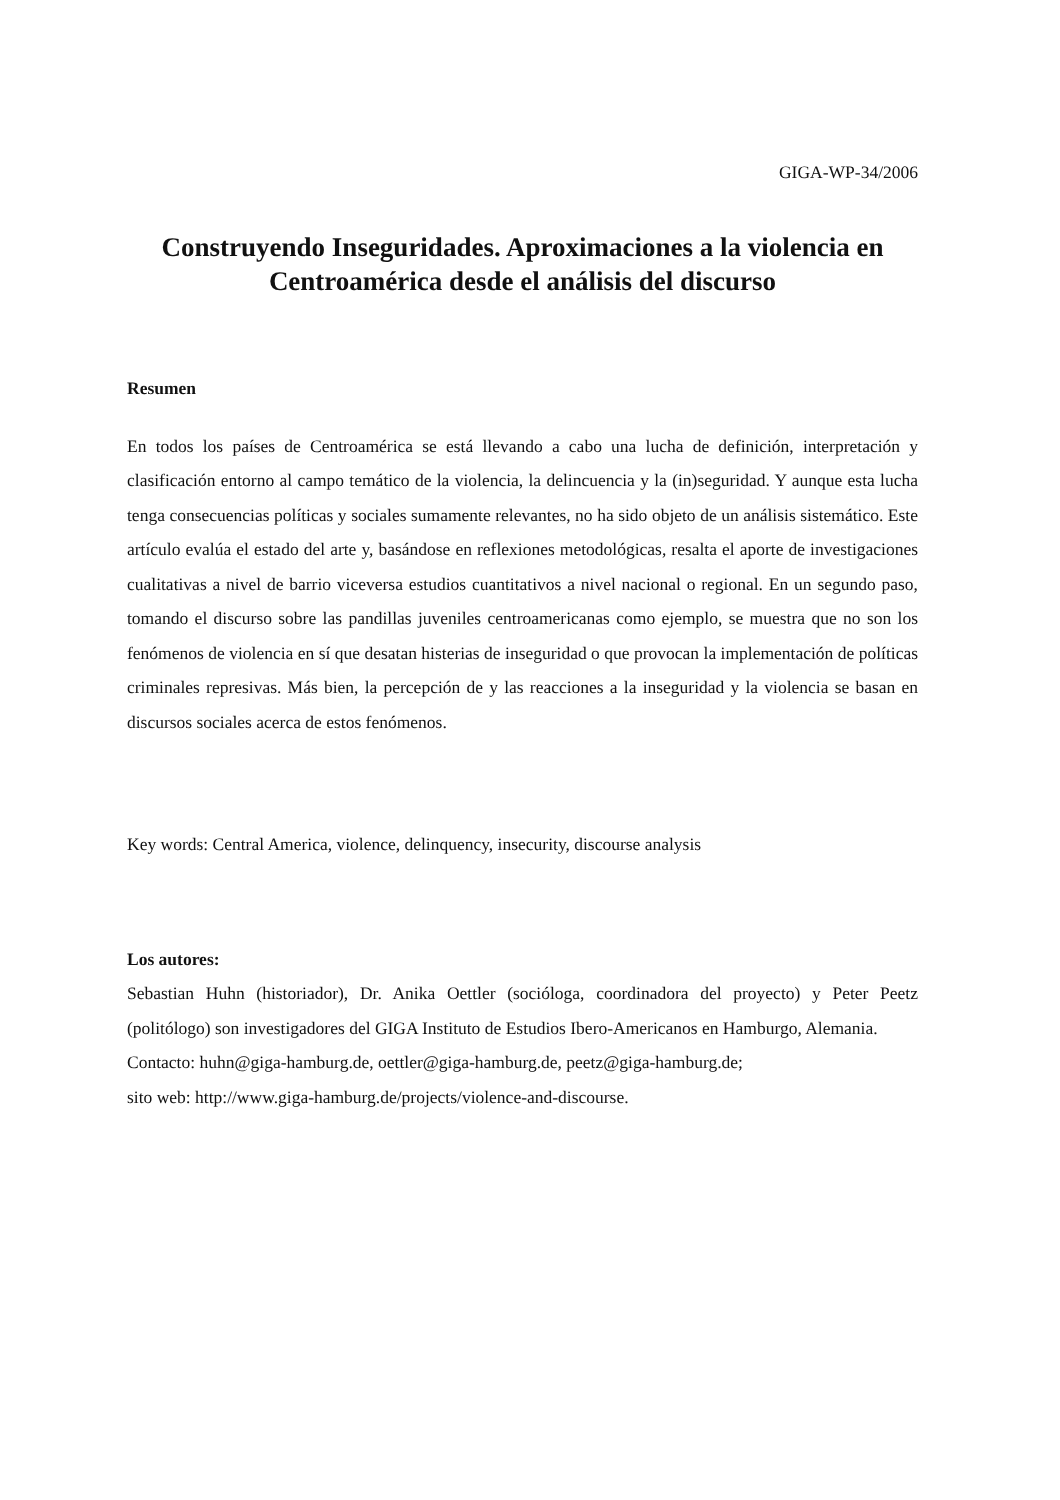GIGA-WP-34/2006
Construyendo Inseguridades. Aproximaciones a la violencia en Centroamérica desde el análisis del discurso
Resumen
En todos los países de Centroamérica se está llevando a cabo una lucha de definición, interpretación y clasificación entorno al campo temático de la violencia, la delincuencia y la (in)seguridad. Y aunque esta lucha tenga consecuencias políticas y sociales sumamente relevantes, no ha sido objeto de un análisis sistemático. Este artículo evalúa el estado del arte y, basándose en reflexiones metodológicas, resalta el aporte de investigaciones cualitativas a nivel de barrio viceversa estudios cuantitativos a nivel nacional o regional. En un segundo paso, tomando el discurso sobre las pandillas juveniles centroamericanas como ejemplo, se muestra que no son los fenómenos de violencia en sí que desatan histerias de inseguridad o que provocan la implementación de políticas criminales represivas. Más bien, la percepción de y las reacciones a la inseguridad y la violencia se basan en discursos sociales acerca de estos fenómenos.
Key words: Central America, violence, delinquency, insecurity, discourse analysis
Los autores:
Sebastian Huhn (historiador), Dr. Anika Oettler (socióloga, coordinadora del proyecto) y Peter Peetz (politólogo) son investigadores del GIGA Instituto de Estudios Ibero-Americanos en Hamburgo, Alemania.
Contacto: huhn@giga-hamburg.de, oettler@giga-hamburg.de, peetz@giga-hamburg.de;
sito web: http://www.giga-hamburg.de/projects/violence-and-discourse.